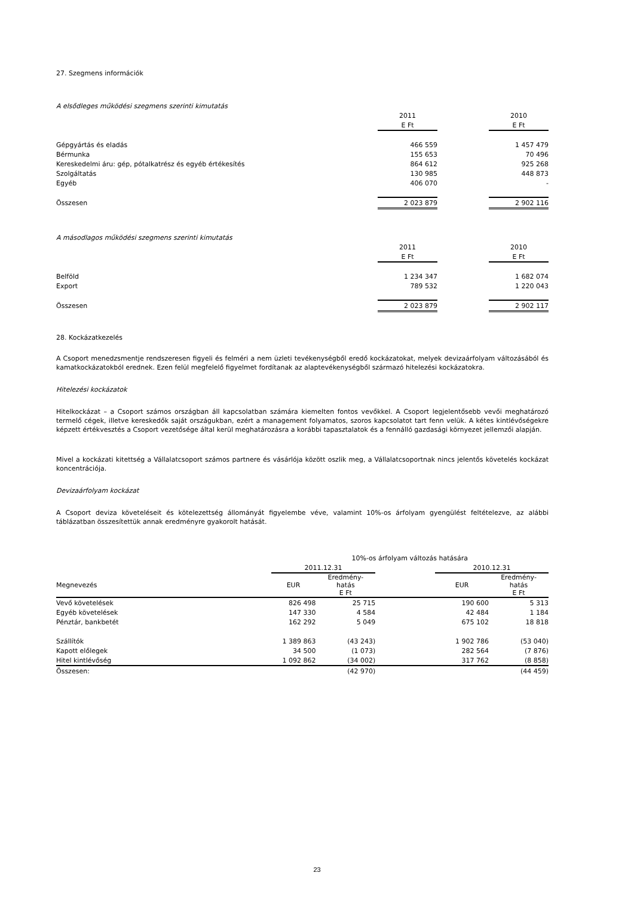27. Szegmens információk
A elsődleges működési szegmens szerinti kimutatás
| | 2011 | | 2010 |
| | E Ft | | E Ft |
| Gépgyártás és eladás | 466 559 | | 1 457 479 |
| Bérmunka | 155 653 | | 70 496 |
| Kereskedelmi áru: gép, pótalkatrész és egyéb értékesítés | 864 612 | | 925 268 |
| Szolgáltatás | 130 985 | | 448 873 |
| Egyéb | 406 070 | | - |
| Összesen | 2 023 879 | | 2 902 116 |
A másodlagos működési szegmens szerinti kimutatás
| | 2011 | | 2010 |
| | E Ft | | E Ft |
| Belföld | 1 234 347 | | 1 682 074 |
| Export | 789 532 | | 1 220 043 |
| Összesen | 2 023 879 | | 2 902 117 |
28. Kockázatkezelés
A Csoport menedzsmentje rendszeresen figyeli és felméri a nem üzleti tevékenységből eredő kockázatokat, melyek devizaárfolyam változásából és kamatkockázatokból erednek. Ezen felül megfelelő figyelmet fordítanak az alaptevékenységből származó hitelezési kockázatokra.
Hitelezési kockázatok
Hitelkockázat – a Csoport számos országban áll kapcsolatban számára kiemelten fontos vevőkkel. A Csoport legjelentősebb vevői meghatározó termelő cégek, illetve kereskedők saját országukban, ezért a management folyamatos, szoros kapcsolatot tart fenn velük. A kétes kintlévőségekre képzett értékvesztés a Csoport vezetősége által kerül meghatározásra a korábbi tapasztalatok és a fennálló gazdasági környezet jellemzői alapján.
Mivel a kockázati kitettség a Vállalatcsoport számos partnere és vásárlója között oszlik meg, a Vállalatcsoportnak nincs jelentős követelés kockázat koncentrációja.
Devizaárfolyam kockázat
A Csoport deviza követeléseit és kötelezettség állományát figyelembe véve, valamint 10%-os árfolyam gyengülést feltételezve, az alábbi táblázatban összesítettük annak eredményre gyakorolt hatását.
| | 10%-os árfolyam változás hatására | | | | |
| | 2011.12.31 | | | 2010.12.31 | |
| Megnevezés | EUR | Eredmény- hatás E Ft | | EUR | Eredmény- hatás E Ft |
| Vevő követelések | 826 498 | 25 715 | | 190 600 | 5 313 |
| Egyéb követelések | 147 330 | 4 584 | | 42 484 | 1 184 |
| Pénztár, bankbetét | 162 292 | 5 049 | | 675 102 | 18 818 |
| Szállítók | 1 389 863 | (43 243) | | 1 902 786 | (53 040) |
| Kapott előlegek | 34 500 | (1 073) | | 282 564 | (7 876) |
| Hitel kintlévőség | 1 092 862 | (34 002) | | 317 762 | (8 858) |
| Összesen: | | (42 970) | | | (44 459) |
23